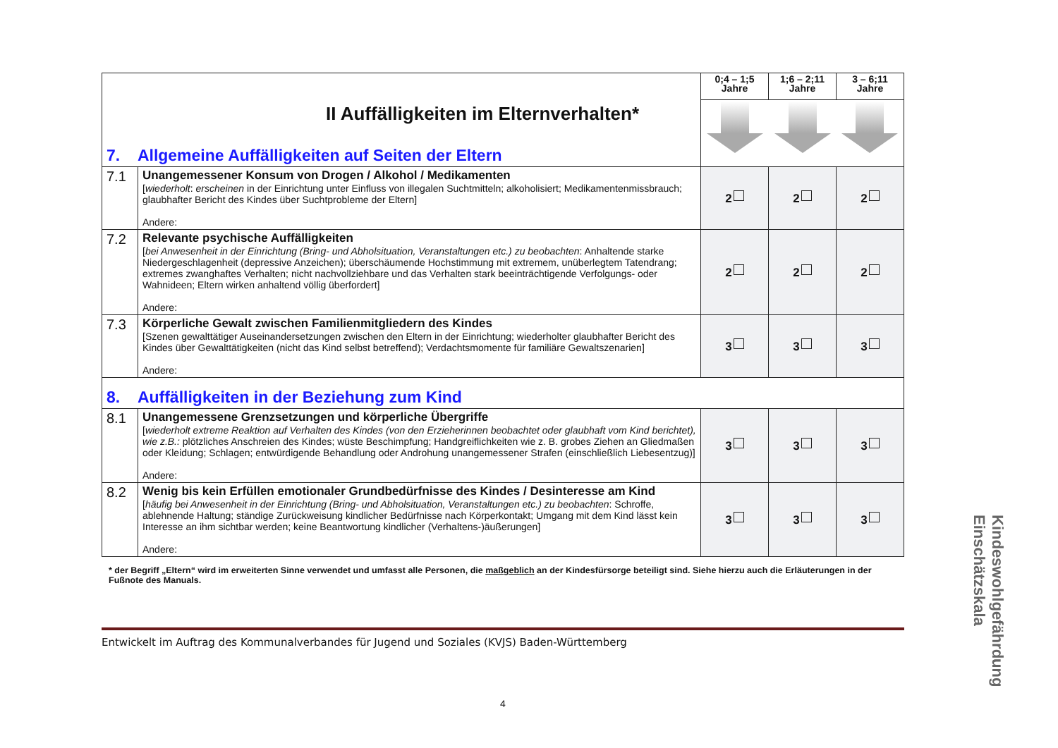| II Auffälligkeiten im Elternverhalten* 7. Allgemeine Auffälligkeiten auf Seiten der Eltern | | 0;4 – 1;5 Jahre | 1;6 – 2;11 Jahre | 3 – 6;11 Jahre |
| 7.1 | Unangemessener Konsum von Drogen / Alkohol / Medikamenten [ wiederholt : erscheinen in der Einrichtung unter Einfluss von illegalen Suchtmitteln; alkoholisiert; Medikamentenmissbrauch; glaubhafter Bericht des Kindes über Suchtprobleme der Eltern] Andere: | 2 | 2 | 2 |
| 7.2 | Relevante psychische Auffälligkeiten [ bei Anwesenheit in der Einrichtung (Bring- und Abholsituation, Veranstaltungen etc.) zu beobachten : Anhaltende starke Niedergeschlagenheit (depressive Anzeichen); überschäumende Hochstimmung mit extremem, unüberlegtem Tatendrang; extremes zwanghaftes Verhalten; nicht nachvollziehbare und das Verhalten stark beeinträchtigende Verfolgungs- oder Wahnideen; Eltern wirken anhaltend völlig überfordert] Andere: | 2 | 2 | 2 |
| 7.3 | Körperliche Gewalt zwischen Familienmitgliedern des Kindes [Szenen gewalttätiger Auseinandersetzungen zwischen den Eltern in der Einrichtung; wiederholter glaubhafter Bericht des Kindes über Gewalttätigkeiten (nicht das Kind selbst betreffend); Verdachtsmomente für familiäre Gewaltszenarien] Andere: | 3 | 3 | 3 |
| 8. Auffälligkeiten in der Beziehung zum Kind | | | | |
| 8.1 | Unangemessene Grenzsetzungen und körperliche Übergriffe [ wiederholt extreme Reaktion auf Verhalten des Kindes (von den Erzieherinnen beobachtet oder glaubhaft vom Kind berichtet), wie z.B.: plötzliches Anschreien des Kindes; wüste Beschimpfung; Handgreiflichkeiten wie z. B. grobes Ziehen an Gliedmaßen oder Kleidung; Schlagen; entwürdigende Behandlung oder Androhung unangemessener Strafen (einschließlich Liebesentzug)] Andere: | 3 | 3 | 3 |
| 8.2 | Wenig bis kein Erfüllen emotionaler Grundbedürfnisse des Kindes / Desinteresse am Kind [ häufig bei Anwesenheit in der Einrichtung (Bring- und Abholsituation, Veranstaltungen etc.) zu beobachten : Schroffe, ablehnende Haltung; ständige Zurückweisung kindlicher Bedürfnisse nach Körperkontakt; Umgang mit dem Kind lässt kein Interesse an ihm sichtbar werden; keine Beantwortung kindlicher (Verhaltens-)äußerungen] Andere: | 3 | 3 | 3 |
* der Begriff „Eltern“ wird im erweiterten Sinne verwendet und umfasst alle Personen, die maßgeblich an der Kindesfürsorge beteiligt sind. Siehe hierzu auch die Erläuterungen in der Fußnote des Manuals.
Entwickelt im Auftrag des Kommunalverbandes für Jugend und Soziales (KVJS) Baden-Württemberg
4
Kindeswohlgefährdung Einschätzskala